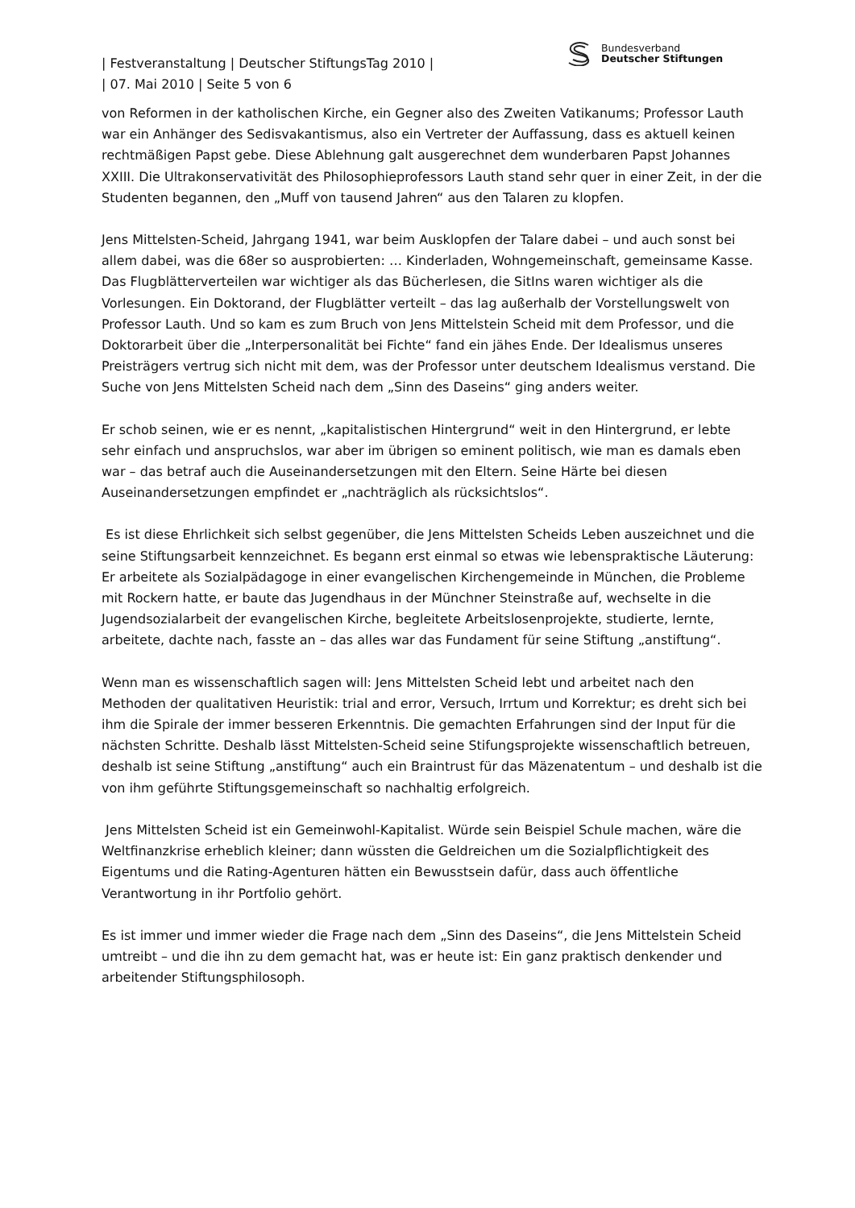| Festveranstaltung | Deutscher StiftungsTag 2010 |
| 07. Mai 2010 | Seite 5 von 6
Bundesverband
Deutscher Stiftungen
von Reformen in der katholischen Kirche, ein Gegner also des Zweiten Vatikanums; Professor Lauth war ein Anhänger des Sedisvakantismus, also ein Vertreter der Auffassung, dass es aktuell keinen rechtmäßigen Papst gebe. Diese Ablehnung galt ausgerechnet dem wunderbaren Papst Johannes XXIII. Die Ultrakonservativität des Philosophieprofessors Lauth stand sehr quer in einer Zeit, in der die Studenten begannen, den „Muff von tausend Jahren“ aus den Talaren zu klopfen.
Jens Mittelsten-Scheid, Jahrgang 1941, war beim Ausklopfen der Talare dabei – und auch sonst bei allem dabei, was die 68er so ausprobierten: … Kinderladen, Wohngemeinschaft, gemeinsame Kasse. Das Flugblätterverteilen war wichtiger als das Bücherlesen, die SitIns waren wichtiger als die Vorlesungen. Ein Doktorand, der Flugblätter verteilt – das lag außerhalb der Vorstellungswelt von Professor Lauth. Und so kam es zum Bruch von Jens Mittelstein Scheid mit dem Professor, und die Doktorarbeit über die „Interpersonalität bei Fichte“ fand ein jähes Ende. Der Idealismus unseres Preisträgers vertrug sich nicht mit dem, was der Professor unter deutschem Idealismus verstand. Die Suche von Jens Mittelsten Scheid nach dem „Sinn des Daseins“ ging anders weiter.
Er schob seinen, wie er es nennt, „kapitalistischen Hintergrund“ weit in den Hintergrund, er lebte sehr einfach und anspruchslos, war aber im übrigen so eminent politisch, wie man es damals eben war – das betraf auch die Auseinandersetzungen mit den Eltern. Seine Härte bei diesen Auseinandersetzungen empfindet er „nachträglich als rücksichtslos“.
Es ist diese Ehrlichkeit sich selbst gegenüber, die Jens Mittelsten Scheids Leben auszeichnet und die seine Stiftungsarbeit kennzeichnet. Es begann erst einmal so etwas wie lebenspraktische Läuterung: Er arbeitete als Sozialpädagoge in einer evangelischen Kirchengemeinde in München, die Probleme mit Rockern hatte, er baute das Jugendhaus in der Münchner Steinstraße auf, wechselte in die Jugendsozialarbeit der evangelischen Kirche, begleitete Arbeitslosenprojekte, studierte, lernte, arbeitete, dachte nach, fasste an – das alles war das Fundament für seine Stiftung „anstiftung“.
Wenn man es wissenschaftlich sagen will: Jens Mittelsten Scheid lebt und arbeitet nach den Methoden der qualitativen Heuristik: trial and error, Versuch, Irrtum und Korrektur; es dreht sich bei ihm die Spirale der immer besseren Erkenntnis. Die gemachten Erfahrungen sind der Input für die nächsten Schritte. Deshalb lässt Mittelsten-Scheid seine Stifungsprojekte wissenschaftlich betreuen, deshalb ist seine Stiftung „anstiftung“ auch ein Braintrust für das Mäzenatentum – und deshalb ist die von ihm geführte Stiftungsgemeinschaft so nachhaltig erfolgreich.
Jens Mittelsten Scheid ist ein Gemeinwohl-Kapitalist. Würde sein Beispiel Schule machen, wäre die Weltfinanzkrise erheblich kleiner; dann wüssten die Geldreichen um die Sozialpflichtigkeit des Eigentums und die Rating-Agenturen hätten ein Bewusstsein dafür, dass auch öffentliche Verantwortung in ihr Portfolio gehört.
Es ist immer und immer wieder die Frage nach dem „Sinn des Daseins“, die Jens Mittelstein Scheid umtreibt – und die ihn zu dem gemacht hat, was er heute ist: Ein ganz praktisch denkender und arbeitender Stiftungsphilosoph.